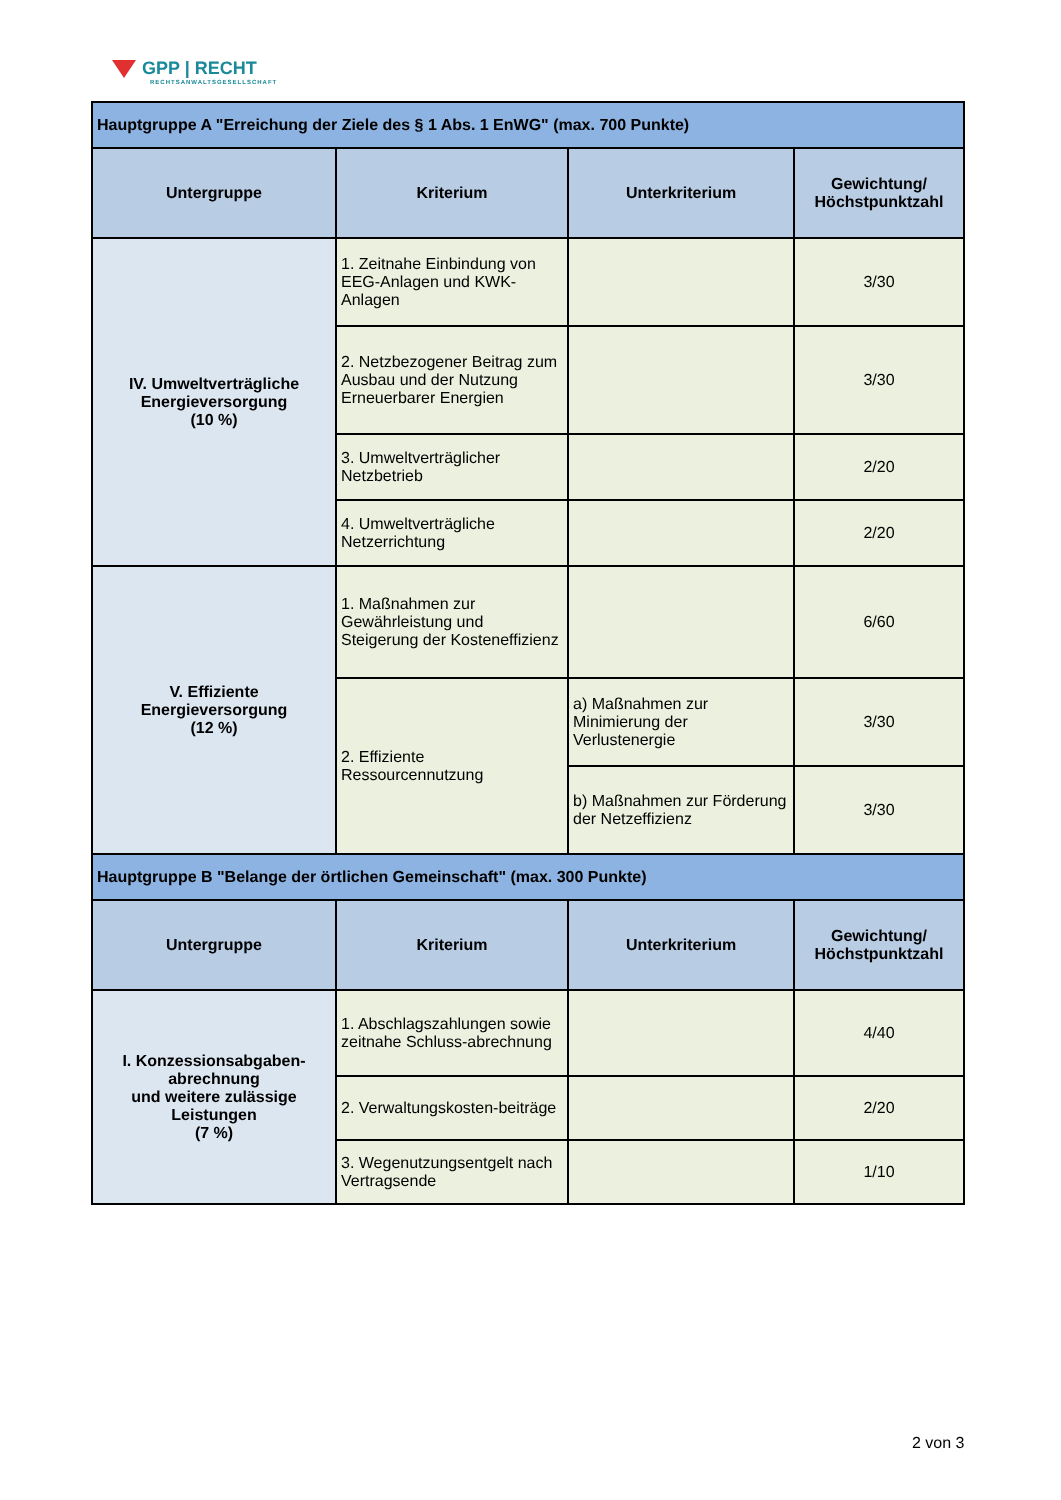GPP | RECHT
RECHTSANWALTSGESELLSCHAFT
| Hauptgruppe A "Erreichung der Ziele des § 1 Abs. 1 EnWG" (max. 700 Punkte) | | | |
| Untergruppe | Kriterium | Unterkriterium | Gewichtung/ Höchstpunktzahl |
| IV. Umweltverträgliche Energieversorgung (10 %) | 1. Zeitnahe Einbindung von EEG-Anlagen und KWK-Anlagen | | 3/30 |
| | 2. Netzbezogener Beitrag zum Ausbau und der Nutzung Erneuerbarer Energien | | 3/30 |
| | 3. Umweltverträglicher Netzbetrieb | | 2/20 |
| | 4. Umweltverträgliche Netzerrichtung | | 2/20 |
| V. Effiziente Energieversorgung (12 %) | 1. Maßnahmen zur Gewährleistung und Steigerung der Kosteneffizienz | | 6/60 |
| | 2. Effiziente Ressourcennutzung | a) Maßnahmen zur Minimierung der Verlustenergie | 3/30 |
| | | b) Maßnahmen zur Förderung der Netzeffizienz | 3/30 |
| Hauptgruppe B "Belange der örtlichen Gemeinschaft" (max. 300 Punkte) | | | |
| Untergruppe | Kriterium | Unterkriterium | Gewichtung/ Höchstpunktzahl |
| I. Konzessionsabgaben-abrechnung und weitere zulässige Leistungen (7 %) | 1. Abschlagszahlungen sowie zeitnahe Schluss-abrechnung | | 4/40 |
| | 2. Verwaltungskosten-beiträge | | 2/20 |
| | 3. Wegenutzungsentgelt nach Vertragsende | | 1/10 |
2 von 3